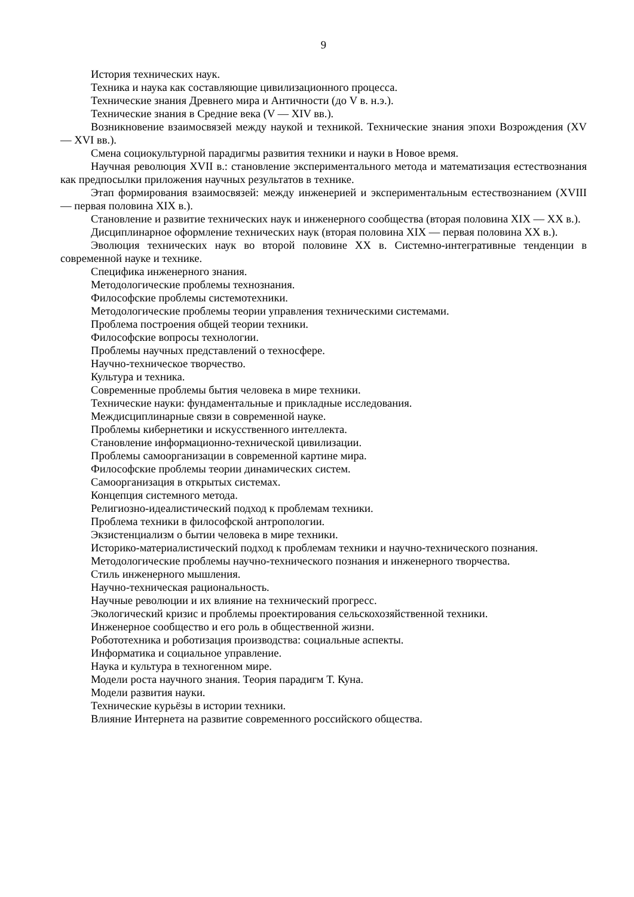9
История технических наук.
Техника и наука как составляющие цивилизационного процесса.
Технические знания Древнего мира и Античности (до V в. н.э.).
Технические знания в Средние века (V — XIV вв.).
Возникновение взаимосвязей между наукой и техникой. Технические знания эпохи Возрождения (XV — XVI вв.).
Смена социокультурной парадигмы развития техники и науки в Новое время.
Научная революция XVII в.: становление экспериментального метода и математизация естествознания как предпосылки приложения научных результатов в технике.
Этап формирования взаимосвязей: между инженерией и экспериментальным естествознанием (XVIII — первая половина XIX в.).
Становление и развитие технических наук и инженерного сообщества (вторая половина XIX — XX в.).
Дисциплинарное оформление технических наук (вторая половина XIX — первая половина XX в.).
Эволюция технических наук во второй половине XX в. Системно-интегративные тенденции в современной науке и технике.
Специфика инженерного знания.
Методологические проблемы технознания.
Философские проблемы системотехники.
Методологические проблемы теории управления техническими системами.
Проблема построения общей теории техники.
Философские вопросы технологии.
Проблемы научных представлений о техносфере.
Научно-техническое творчество.
Культура и техника.
Современные проблемы бытия человека в мире техники.
Технические науки: фундаментальные и прикладные исследования.
Междисциплинарные связи в современной науке.
Проблемы кибернетики и искусственного интеллекта.
Становление информационно-технической цивилизации.
Проблемы самоорганизации в современной картине мира.
Философские проблемы теории динамических систем.
Самоорганизация в открытых системах.
Концепция системного метода.
Религиозно-идеалистический подход к проблемам техники.
Проблема техники в философской антропологии.
Экзистенциализм о бытии человека в мире техники.
Историко-материалистический подход к проблемам техники и научно-технического познания.
Методологические проблемы научно-технического познания и инженерного творчества.
Стиль инженерного мышления.
Научно-техническая рациональность.
Научные революции и их влияние на технический прогресс.
Экологический кризис и проблемы проектирования сельскохозяйственной техники.
Инженерное сообщество и его роль в общественной жизни.
Робототехника и роботизация производства: социальные аспекты.
Информатика и социальное управление.
Наука и культура в техногенном мире.
Модели роста научного знания. Теория парадигм Т. Куна.
Модели развития науки.
Технические курьёзы в истории техники.
Влияние Интернета на развитие современного российского общества.